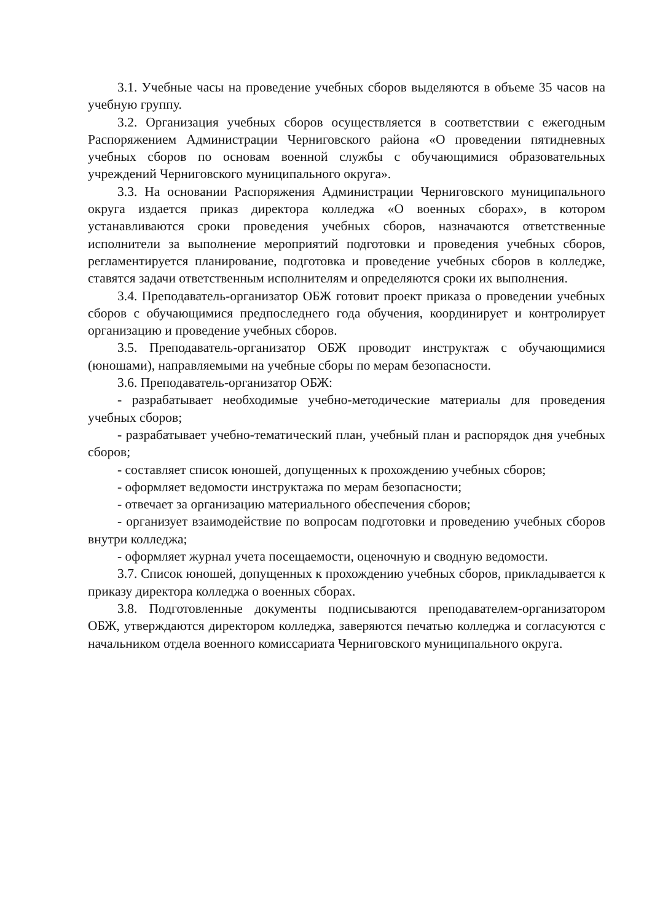3.1. Учебные часы на проведение учебных сборов выделяются в объеме 35 часов на учебную группу.
3.2. Организация учебных сборов осуществляется в соответствии с ежегодным Распоряжением Администрации Черниговского района «О проведении пятидневных учебных сборов по основам военной службы с обучающимися образовательных учреждений Черниговского муниципального округа».
3.3. На основании Распоряжения Администрации Черниговского муниципального округа издается приказ директора колледжа «О военных сборах», в котором устанавливаются сроки проведения учебных сборов, назначаются ответственные исполнители за выполнение мероприятий подготовки и проведения учебных сборов, регламентируется планирование, подготовка и проведение учебных сборов в колледже, ставятся задачи ответственным исполнителям и определяются сроки их выполнения.
3.4. Преподаватель-организатор ОБЖ готовит проект приказа о проведении учебных сборов с обучающимися предпоследнего года обучения, координирует и контролирует организацию и проведение учебных сборов.
3.5. Преподаватель-организатор ОБЖ проводит инструктаж с обучающимися (юношами), направляемыми на учебные сборы по мерам безопасности.
3.6. Преподаватель-организатор ОБЖ:
- разрабатывает необходимые учебно-методические материалы для проведения учебных сборов;
- разрабатывает учебно-тематический план, учебный план и распорядок дня учебных сборов;
- составляет список юношей, допущенных к прохождению учебных сборов;
- оформляет ведомости инструктажа по мерам безопасности;
- отвечает за организацию материального обеспечения сборов;
- организует взаимодействие по вопросам подготовки и проведению учебных сборов внутри колледжа;
- оформляет журнал учета посещаемости, оценочную и сводную ведомости.
3.7. Список юношей, допущенных к прохождению учебных сборов, прикладывается к приказу директора колледжа о военных сборах.
3.8. Подготовленные документы подписываются преподавателем-организатором ОБЖ, утверждаются директором колледжа, заверяются печатью колледжа и согласуются с начальником отдела военного комиссариата Черниговского муниципального округа.